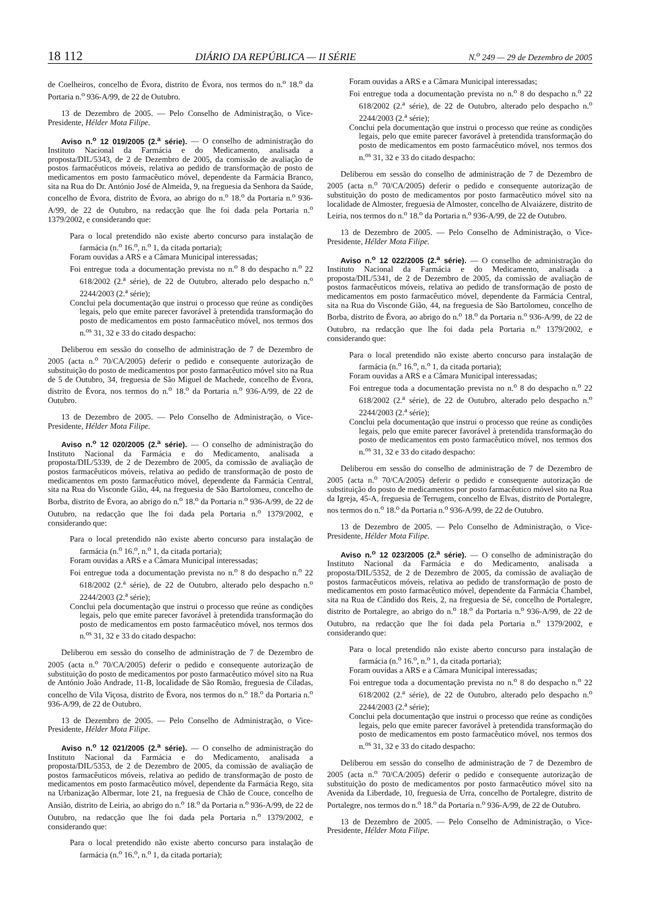18 112 DIÁRIO DA REPÚBLICA — II SÉRIE N.<sup>o</sup> 249 — 29 de Dezembro de 2005
de Coelheiros, concelho de Évora, distrito de Évora, nos termos do n.<sup>o</sup> 18.<sup>o</sup> da Portaria n.<sup>o</sup> 936-A/99, de 22 de Outubro.
13 de Dezembro de 2005. — Pelo Conselho de Administração, o Vice-Presidente, Hélder Mota Filipe.
Aviso n.<sup>o</sup> 12 019/2005 (2.<sup>a</sup> série). — O conselho de administração do Instituto Nacional da Farmácia e do Medicamento, analisada a proposta/DIL/5343, de 2 de Dezembro de 2005, da comissão de avaliação de postos farmacêuticos móveis, relativa ao pedido de transformação de posto de medicamentos em posto farmacêutico móvel, dependente da Farmácia Branco, sita na Rua do Dr. António José de Almeida, 9, na freguesia da Senhora da Saúde, concelho de Évora, distrito de Évora, ao abrigo do n.<sup>o</sup> 18.<sup>o</sup> da Portaria n.<sup>o</sup> 936-A/99, de 22 de Outubro, na redacção que lhe foi dada pela Portaria n.<sup>o</sup> 1379/2002, e considerando que:
Para o local pretendido não existe aberto concurso para instalação de farmácia (n.<sup>o</sup> 16.<sup>o</sup>, n.<sup>o</sup> 1, da citada portaria);
Foram ouvidas a ARS e a Câmara Municipal interessadas;
Foi entregue toda a documentação prevista no n.<sup>o</sup> 8 do despacho n.<sup>o</sup> 22 618/2002 (2.<sup>a</sup> série), de 22 de Outubro, alterado pelo despacho n.<sup>o</sup> 2244/2003 (2.<sup>a</sup> série);
Conclui pela documentação que instrui o processo que reúne as condições legais, pelo que emite parecer favorável à pretendida transformação do posto de medicamentos em posto farmacêutico móvel, nos termos dos n.<sup>os</sup> 31, 32 e 33 do citado despacho:
Deliberou em sessão do conselho de administração de 7 de Dezembro de 2005 (acta n.<sup>o</sup> 70/CA/2005) deferir o pedido e consequente autorização de substituição do posto de medicamentos por posto farmacêutico móvel sito na Rua de 5 de Outubro, 34, freguesia de São Miguel de Machede, concelho de Évora, distrito de Évora, nos termos do n.<sup>o</sup> 18.<sup>o</sup> da Portaria n.<sup>o</sup> 936-A/99, de 22 de Outubro.
13 de Dezembro de 2005. — Pelo Conselho de Administração, o Vice-Presidente, Hélder Mota Filipe.
Aviso n.<sup>o</sup> 12 020/2005 (2.<sup>a</sup> série). — O conselho de administração do Instituto Nacional da Farmácia e do Medicamento, analisada a proposta/DIL/5339, de 2 de Dezembro de 2005, da comissão de avaliação de postos farmacêuticos móveis, relativa ao pedido de transformação de posto de medicamentos em posto farmacêutico móvel, dependente da Farmácia Central, sita na Rua do Visconde Gião, 44, na freguesia de São Bartolomeu, concelho de Borba, distrito de Évora, ao abrigo do n.<sup>o</sup> 18.<sup>o</sup> da Portaria n.<sup>o</sup> 936-A/99, de 22 de Outubro, na redacção que lhe foi dada pela Portaria n.<sup>o</sup> 1379/2002, e considerando que:
Para o local pretendido não existe aberto concurso para instalação de farmácia (n.<sup>o</sup> 16.<sup>o</sup>, n.<sup>o</sup> 1, da citada portaria);
Foram ouvidas a ARS e a Câmara Municipal interessadas;
Foi entregue toda a documentação prevista no n.<sup>o</sup> 8 do despacho n.<sup>o</sup> 22 618/2002 (2.<sup>a</sup> série), de 22 de Outubro, alterado pelo despacho n.<sup>o</sup> 2244/2003 (2.<sup>a</sup> série);
Conclui pela documentação que instrui o processo que reúne as condições legais, pelo que emite parecer favorável à pretendida transformação do posto de medicamentos em posto farmacêutico móvel, nos termos dos n.<sup>os</sup> 31, 32 e 33 do citado despacho:
Deliberou em sessão do conselho de administração de 7 de Dezembro de 2005 (acta n.<sup>o</sup> 70/CA/2005) deferir o pedido e consequente autorização de substituição do posto de medicamentos por posto farmacêutico móvel sito na Rua de António João Andrade, 11-B, localidade de São Romão, freguesia de Ciladas, concelho de Vila Viçosa, distrito de Évora, nos termos do n.<sup>o</sup> 18.<sup>o</sup> da Portaria n.<sup>o</sup> 936-A/99, de 22 de Outubro.
13 de Dezembro de 2005. — Pelo Conselho de Administração, o Vice-Presidente, Hélder Mota Filipe.
Aviso n.<sup>o</sup> 12 021/2005 (2.<sup>a</sup> série). — O conselho de administração do Instituto Nacional da Farmácia e do Medicamento, analisada a proposta/DIL/5353, de 2 de Dezembro de 2005, da comissão de avaliação de postos farmacêuticos móveis, relativa ao pedido de transformação de posto de medicamentos em posto farmacêutico móvel, dependente da Farmácia Rego, sita na Urbanização Albermar, lote 21, na freguesia de Chão de Couce, concelho de Ansião, distrito de Leiria, ao abrigo do n.<sup>o</sup> 18.<sup>o</sup> da Portaria n.<sup>o</sup> 936-A/99, de 22 de Outubro, na redacção que lhe foi dada pela Portaria n.<sup>o</sup> 1379/2002, e considerando que:
Para o local pretendido não existe aberto concurso para instalação de farmácia (n.<sup>o</sup> 16.<sup>o</sup>, n.<sup>o</sup> 1, da citada portaria);
Foram ouvidas a ARS e a Câmara Municipal interessadas;
Foi entregue toda a documentação prevista no n.<sup>o</sup> 8 do despacho n.<sup>o</sup> 22 618/2002 (2.<sup>a</sup> série), de 22 de Outubro, alterado pelo despacho n.<sup>o</sup> 2244/2003 (2.<sup>a</sup> série);
Conclui pela documentação que instrui o processo que reúne as condições legais, pelo que emite parecer favorável à pretendida transformação do posto de medicamentos em posto farmacêutico móvel, nos termos dos n.<sup>os</sup> 31, 32 e 33 do citado despacho:
Deliberou em sessão do conselho de administração de 7 de Dezembro de 2005 (acta n.<sup>o</sup> 70/CA/2005) deferir o pedido e consequente autorização de substituição do posto de medicamentos por posto farmacêutico móvel sito na localidade de Almoster, freguesia de Almoster, concelho de Alvaiázere, distrito de Leiria, nos termos do n.<sup>o</sup> 18.<sup>o</sup> da Portaria n.<sup>o</sup> 936-A/99, de 22 de Outubro.
13 de Dezembro de 2005. — Pelo Conselho de Administração, o Vice-Presidente, Hélder Mota Filipe.
Aviso n.<sup>o</sup> 12 022/2005 (2.<sup>a</sup> série). — O conselho de administração do Instituto Nacional da Farmácia e do Medicamento, analisada a proposta/DIL/5341, de 2 de Dezembro de 2005, da comissão de avaliação de postos farmacêuticos móveis, relativa ao pedido de transformação de posto de medicamentos em posto farmacêutico móvel, dependente da Farmácia Central, sita na Rua do Visconde Gião, 44, na freguesia de São Bartolomeu, concelho de Borba, distrito de Évora, ao abrigo do n.<sup>o</sup> 18.<sup>o</sup> da Portaria n.<sup>o</sup> 936-A/99, de 22 de Outubro, na redacção que lhe foi dada pela Portaria n.<sup>o</sup> 1379/2002, e considerando que:
Para o local pretendido não existe aberto concurso para instalação de farmácia (n.<sup>o</sup> 16.<sup>o</sup>, n.<sup>o</sup> 1, da citada portaria);
Foram ouvidas a ARS e a Câmara Municipal interessadas;
Foi entregue toda a documentação prevista no n.<sup>o</sup> 8 do despacho n.<sup>o</sup> 22 618/2002 (2.<sup>a</sup> série), de 22 de Outubro, alterado pelo despacho n.<sup>o</sup> 2244/2003 (2.<sup>a</sup> série);
Conclui pela documentação que instrui o processo que reúne as condições legais, pelo que emite parecer favorável à pretendida transformação do posto de medicamentos em posto farmacêutico móvel, nos termos dos n.<sup>os</sup> 31, 32 e 33 do citado despacho:
Deliberou em sessão do conselho de administração de 7 de Dezembro de 2005 (acta n.<sup>o</sup> 70/CA/2005) deferir o pedido e consequente autorização de substituição do posto de medicamentos por posto farmacêutico móvel sito na Rua da Igreja, 45-A, freguesia de Terrugem, concelho de Elvas, distrito de Portalegre, nos termos do n.<sup>o</sup> 18.<sup>o</sup> da Portaria n.<sup>o</sup> 936-A/99, de 22 de Outubro.
13 de Dezembro de 2005. — Pelo Conselho de Administração, o Vice-Presidente, Hélder Mota Filipe.
Aviso n.<sup>o</sup> 12 023/2005 (2.<sup>a</sup> série). — O conselho de administração do Instituto Nacional da Farmácia e do Medicamento, analisada a proposta/DIL/5352, de 2 de Dezembro de 2005, da comissão de avaliação de postos farmacêuticos móveis, relativa ao pedido de transformação de posto de medicamentos em posto farmacêutico móvel, dependente da Farmácia Chambel, sita na Rua de Cândido dos Reis, 2, na freguesia de Sé, concelho de Portalegre, distrito de Portalegre, ao abrigo do n.<sup>o</sup> 18.<sup>o</sup> da Portaria n.<sup>o</sup> 936-A/99, de 22 de Outubro, na redacção que lhe foi dada pela Portaria n.<sup>o</sup> 1379/2002, e considerando que:
Para o local pretendido não existe aberto concurso para instalação de farmácia (n.<sup>o</sup> 16.<sup>o</sup>, n.<sup>o</sup> 1, da citada portaria);
Foram ouvidas a ARS e a Câmara Municipal interessadas;
Foi entregue toda a documentação prevista no n.<sup>o</sup> 8 do despacho n.<sup>o</sup> 22 618/2002 (2.<sup>a</sup> série), de 22 de Outubro, alterado pelo despacho n.<sup>o</sup> 2244/2003 (2.<sup>a</sup> série);
Conclui pela documentação que instrui o processo que reúne as condições legais, pelo que emite parecer favorável à pretendida transformação do posto de medicamentos em posto farmacêutico móvel, nos termos dos n.<sup>os</sup> 31, 32 e 33 do citado despacho:
Deliberou em sessão do conselho de administração de 7 de Dezembro de 2005 (acta n.<sup>o</sup> 70/CA/2005) deferir o pedido e consequente autorização de substituição do posto de medicamentos por posto farmacêutico móvel sito na Avenida da Liberdade, 10, freguesia de Urra, concelho de Portalegre, distrito de Portalegre, nos termos do n.<sup>o</sup> 18.<sup>o</sup> da Portaria n.<sup>o</sup> 936-A/99, de 22 de Outubro.
13 de Dezembro de 2005. — Pelo Conselho de Administração, o Vice-Presidente, Hélder Mota Filipe.